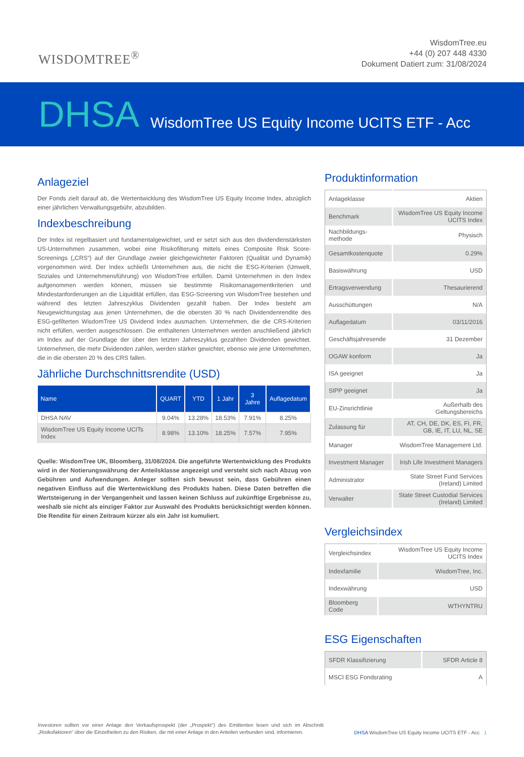WISDOMTREE<sup>®</sup>
WisdomTree.eu
+44 (0) 207 448 4330
Dokument Datiert zum: 31/08/2024
DHSA WisdomTree US Equity Income UCITS ETF - Acc
Anlageziel
Der Fonds zielt darauf ab, die Wertentwicklung des WisdomTree US Equity Income Index, abzüglich einer jährlichen Verwaltungsgebühr, abzubilden.
Indexbeschreibung
Der Index ist regelbasiert und fundamentalgewichtet, und er setzt sich aus den dividendenstärksten US-Unternehmen zusammen, wobei eine Risikofilterung mittels eines Composite Risk Score-Screenings („CRS“) auf der Grundlage zweier gleichgewichteter Faktoren (Qualität und Dynamik) vorgenommen wird. Der Index schließt Unternehmen aus, die nicht die ESG-Kriterien (Umwelt, Soziales und Unternehmensführung) von WisdomTree erfüllen. Damit Unternehmen in den Index aufgenommen werden können, müssen sie bestimmte Risikomanagementkriterien und Mindestanforderungen an die Liquidität erfüllen, das ESG-Screening von WisdomTree bestehen und während des letzten Jahreszyklus Dividenden gezahlt haben. Der Index besteht am Neugewichtungstag aus jenen Unternehmen, die die obersten 30 % nach Dividendenrendite des ESG-gefilterten WisdomTree US Dividend Index ausmachen. Unternehmen, die die CRS-Kriterien nicht erfüllen, werden ausgeschlossen. Die enthaltenen Unternehmen werden anschließend jährlich im Index auf der Grundlage der über den letzten Jahreszyklus gezahlten Dividenden gewichtet. Unternehmen, die mehr Dividenden zahlen, werden stärker gewichtet, ebenso wie jene Unternehmen, die in die obersten 20 % des CRS fallen.
Jährliche Durchschnittsrendite (USD)
| Name | QUART | YTD | 1 Jahr | 3 Jahre | Auflagedatum |
| --- | --- | --- | --- | --- | --- |
| DHSA NAV | 9.04% | 13.28% | 18.53% | 7.91% | 8.25% |
| WisdomTree US Equity Income UCITs Index | 8.98% | 13.10% | 18.25% | 7.57% | 7.95% |
Quelle: WisdomTree UK, Bloomberg, 31/08/2024. Die angeführte Wertentwicklung des Produkts wird in der Notierungswährung der Anteilsklasse angezeigt und versteht sich nach Abzug von Gebühren und Aufwendungen. Anleger sollten sich bewusst sein, dass Gebühren einen negativen Einfluss auf die Wertentwicklung des Produkts haben. Diese Daten betreffen die Wertsteigerung in der Vergangenheit und lassen keinen Schluss auf zukünftige Ergebnisse zu, weshalb sie nicht als einziger Faktor zur Auswahl des Produkts berücksichtigt werden können. Die Rendite für einen Zeitraum kürzer als ein Jahr ist kumuliert.
Produktinformation
| Anlageklasse | Aktien |
| Benchmark | WisdomTree US Equity Income UCITS Index |
| Nachbildungs-methode | Physisch |
| Gesamtkostenquote | 0.29% |
| Basiswährung | USD |
| Ertragsverwendung | Thesaurierend |
| Ausschüttungen | N/A |
| Auflagedatum | 03/11/2016 |
| Geschäftsjahresende | 31 Dezember |
| OGAW konform | Ja |
| ISA geeignet | Ja |
| SIPP geeignet | Ja |
| EU-Zinsrichtlinie | Außerhalb des Geltungsbereichs |
| Zulassung für | AT, CH, DE, DK, ES, FI, FR, GB, IE, IT, LU, NL, SE |
| Manager | WisdomTree Management Ltd. |
| Investment Manager | Irish Life Investment Managers |
| Administrator | State Street Fund Services (Ireland) Limited |
| Verwalter | State Street Custodial Services (Ireland) Limited |
Vergleichsindex
| Vergleichsindex | WisdomTree US Equity Income UCITS Index |
| Indexfamilie | WisdomTree, Inc. |
| Indexwährung | USD |
| Bloomberg Code | WTHYNTRU |
ESG Eigenschaften
| SFDR Klassifizierung | SFDR Article 8 |
| MSCI ESG Fondsrating | A |
Investoren sollten vor einer Anlage den Verkaufsprospekt (der „Prospekt“) des Emittenten lesen und sich im Abschnitt „Risikofaktoren“ über die Einzelheiten zu den Risiken, die mit einer Anlage in den Anteilen verbunden sind, informieren.
DHSA WisdomTree US Equity Income UCITS ETF - Acc 1